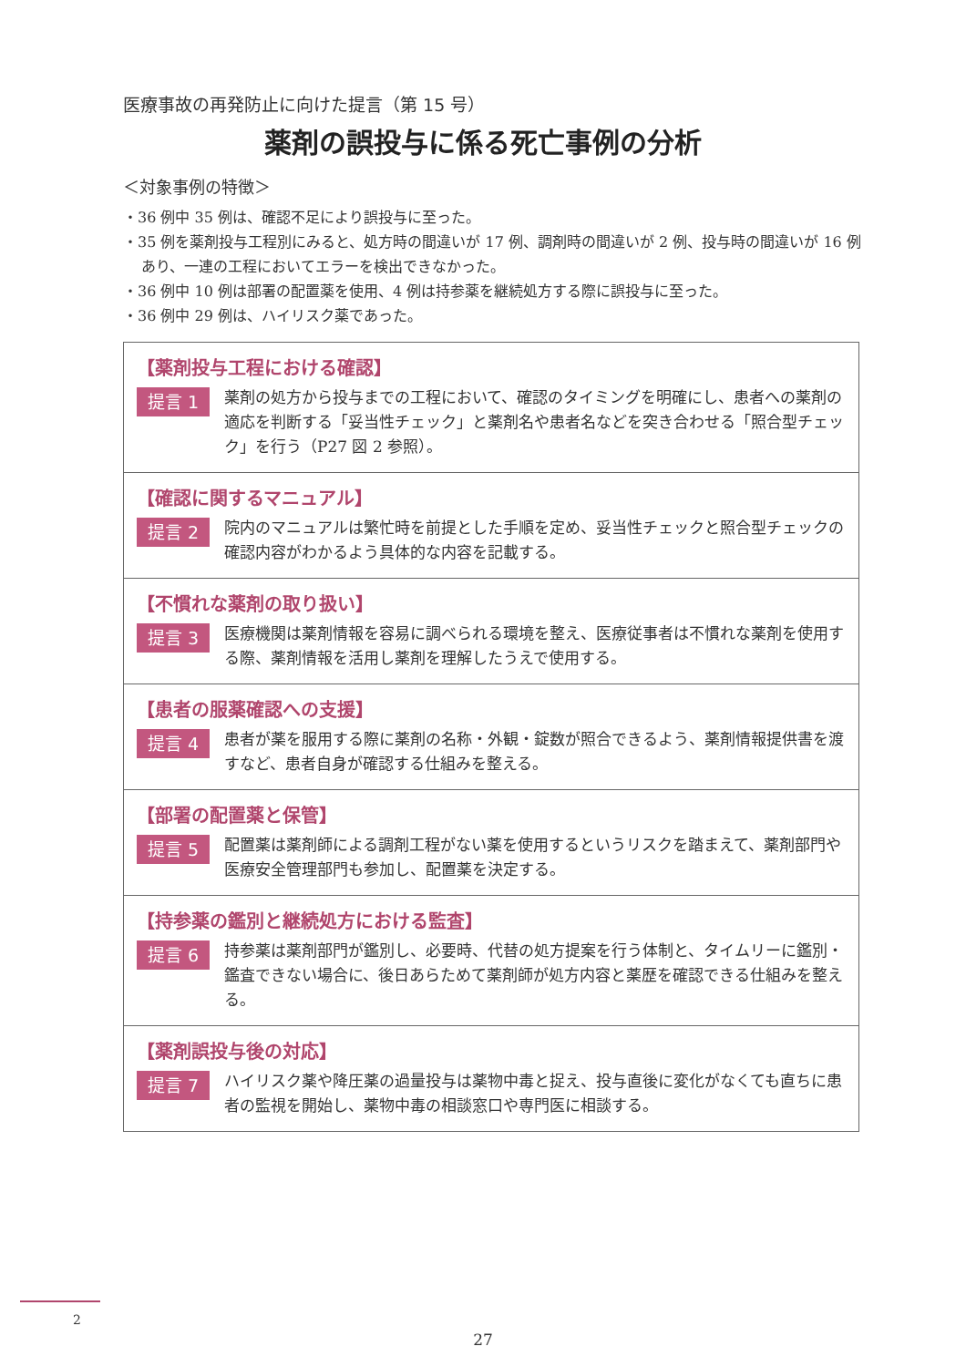医療事故の再発防止に向けた提言（第 15 号）
薬剤の誤投与に係る死亡事例の分析
＜対象事例の特徴＞
・36 例中 35 例は、確認不足により誤投与に至った。
・35 例を薬剤投与工程別にみると、処方時の間違いが 17 例、調剤時の間違いが 2 例、投与時の間違いが 16 例あり、一連の工程においてエラーを検出できなかった。
・36 例中 10 例は部署の配置薬を使用、4 例は持参薬を継続処方する際に誤投与に至った。
・36 例中 29 例は、ハイリスク薬であった。
【薬剤投与工程における確認】
提言 1
薬剤の処方から投与までの工程において、確認のタイミングを明確にし、患者への薬剤の適応を判断する「妥当性チェック」と薬剤名や患者名などを突き合わせる「照合型チェック」を行う（P27 図 2 参照）。
【確認に関するマニュアル】
提言 2
院内のマニュアルは繁忙時を前提とした手順を定め、妥当性チェックと照合型チェックの確認内容がわかるよう具体的な内容を記載する。
【不慣れな薬剤の取り扱い】
提言 3
医療機関は薬剤情報を容易に調べられる環境を整え、医療従事者は不慣れな薬剤を使用する際、薬剤情報を活用し薬剤を理解したうえで使用する。
【患者の服薬確認への支援】
提言 4
患者が薬を服用する際に薬剤の名称・外観・錠数が照合できるよう、薬剤情報提供書を渡すなど、患者自身が確認する仕組みを整える。
【部署の配置薬と保管】
提言 5
配置薬は薬剤師による調剤工程がない薬を使用するというリスクを踏まえて、薬剤部門や医療安全管理部門も参加し、配置薬を決定する。
【持参薬の鑑別と継続処方における監査】
提言 6
持参薬は薬剤部門が鑑別し、必要時、代替の処方提案を行う体制と、タイムリーに鑑別・鑑査できない場合に、後日あらためて薬剤師が処方内容と薬歴を確認できる仕組みを整える。
【薬剤誤投与後の対応】
提言 7
ハイリスク薬や降圧薬の過量投与は薬物中毒と捉え、投与直後に変化がなくても直ちに患者の監視を開始し、薬物中毒の相談窓口や専門医に相談する。
2
27